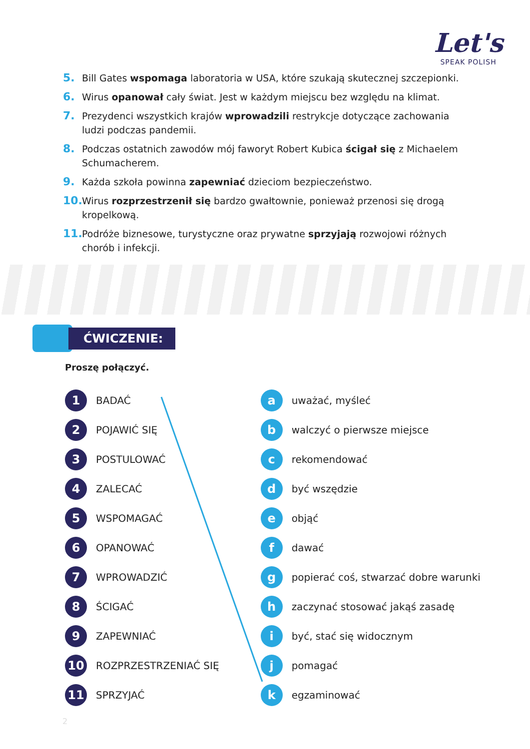Let's
SPEAK POLISH
5. Bill Gates wspomaga laboratoria w USA, które szukają skutecznej szczepionki.
6. Wirus opanował cały świat. Jest w każdym miejscu bez względu na klimat.
7. Prezydenci wszystkich krajów wprowadzili restrykcje dotyczące zachowania ludzi podczas pandemii.
8. Podczas ostatnich zawodów mój faworyt Robert Kubica ścigał się z Michaelem Schumacherem.
9. Każda szkoła powinna zapewniać dzieciom bezpieczeństwo.
10. Wirus rozprzestrzenił się bardzo gwałtownie, ponieważ przenosi się drogą kropelkową.
11. Podróże biznesowe, turystyczne oraz prywatne sprzyjają rozwojowi różnych chorób i infekcji.
ĆWICZENIE:
Proszę połączyć.
1 BADAĆ
2 POJAWIĆ SIĘ
3 POSTULOWAĆ
4 ZALECAĆ
5 WSPOMAGAĆ
6 OPANOWAĆ
7 WPROWADZIĆ
8 ŚCIGAĆ
9 ZAPEWNIAĆ
10 ROZPRZESTRZENIAĆ SIĘ
11 SPRZYJAĆ
auważać, myśleć
bwalczyć o pierwsze miejsce
crekomendować
dbyć wszędzie
eobjąć
fdawać
gpopierać coś, stwarzać dobre warunki
hzaczynać stosować jakąś zasadę
ibyć, stać się widocznym
jpomagać
kegzaminować
2